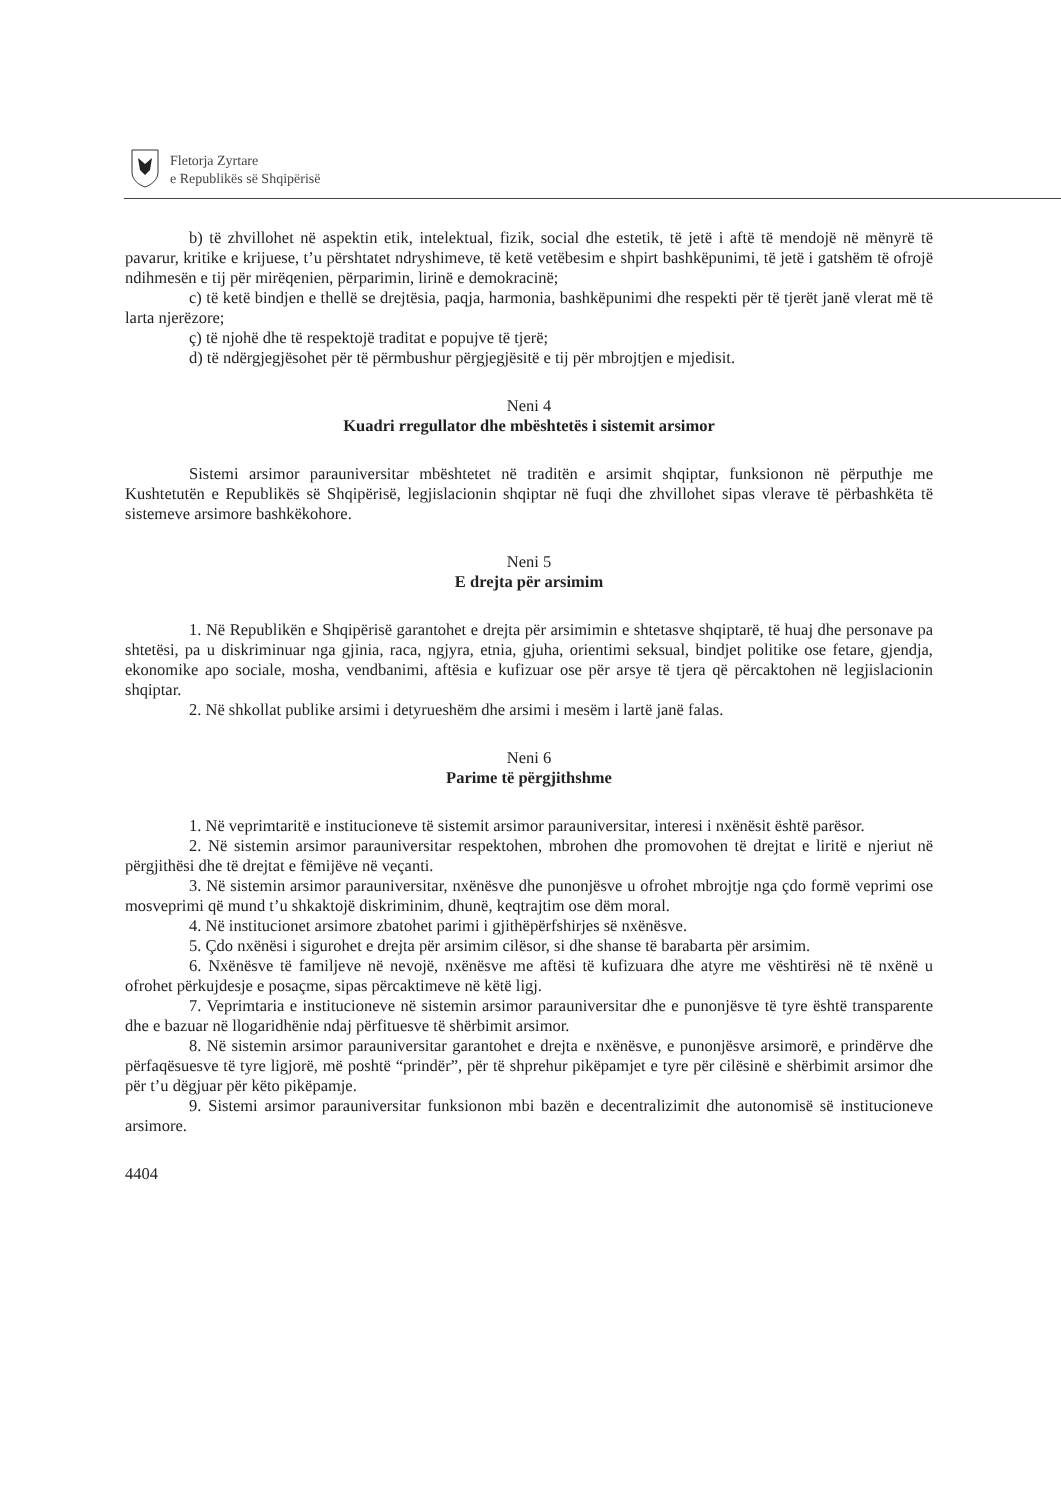Fletorja Zyrtare
e Republikës së Shqipërisë
b) të zhvillohet në aspektin etik, intelektual, fizik, social dhe estetik, të jetë i aftë të mendojë në mënyrë të pavarur, kritike e krijuese, t’u përshtatet ndryshimeve, të ketë vetëbesim e shpirt bashkëpunimi, të jetë i gatshëm të ofrojë ndihmesën e tij për mirëqenien, përparimin, lirinë e demokracinë;
c) të ketë bindjen e thellë se drejtësia, paqja, harmonia, bashkëpunimi dhe respekti për të tjerët janë vlerat më të larta njerëzore;
ç) të njohë dhe të respektojë traditat e popujve të tjerë;
d) të ndërgjegjësohet për të përmbushur përgjegjësitë e tij për mbrojtjen e mjedisit.
Neni 4
Kuadri rregullator dhe mbështetës i sistemit arsimor
Sistemi arsimor parauniversitar mbështetet në traditën e arsimit shqiptar, funksionon në përputhje me Kushtetutën e Republikës së Shqipërisë, legjislacionin shqiptar në fuqi dhe zhvillohet sipas vlerave të përbashkëta të sistemeve arsimore bashkëkohore.
Neni 5
E drejta për arsimim
1. Në Republikën e Shqipërisë garantohet e drejta për arsimimin e shtetasve shqiptarë, të huaj dhe personave pa shtetësi, pa u diskriminuar nga gjinia, raca, ngjyra, etnia, gjuha, orientimi seksual, bindjet politike ose fetare, gjendja, ekonomike apo sociale, mosha, vendbanimi, aftësia e kufizuar ose për arsye të tjera që përcaktohen në legjislacionin shqiptar.
2. Në shkollat publike arsimi i detyrueshëm dhe arsimi i mesëm i lartë janë falas.
Neni 6
Parime të përgjithshme
1. Në veprimtaritë e institucioneve të sistemit arsimor parauniversitar, interesi i nxënësit është parësor.
2. Në sistemin arsimor parauniversitar respektohen, mbrohen dhe promovohen të drejtat e liritë e njeriut në përgjithësi dhe të drejtat e fëmijëve në veçanti.
3. Në sistemin arsimor parauniversitar, nxënësve dhe punonjësve u ofrohet mbrojtje nga çdo formë veprimi ose mosveprimi që mund t’u shkaktojë diskriminim, dhunë, keqtrajtim ose dëm moral.
4. Në institucionet arsimore zbatohet parimi i gjithëpërfshirjes së nxënësve.
5. Çdo nxënësi i sigurohet e drejta për arsimim cilësor, si dhe shanse të barabarta për arsimim.
6. Nxënësve të familjeve në nevojë, nxënësve me aftësi të kufizuara dhe atyre me vështirësi në të nxënë u ofrohet përkujdesje e posaçme, sipas përcaktimeve në këtë ligj.
7. Veprimtaria e institucioneve në sistemin arsimor parauniversitar dhe e punonjësve të tyre është transparente dhe e bazuar në llogaridhënie ndaj përfituesve të shërbimit arsimor.
8. Në sistemin arsimor parauniversitar garantohet e drejta e nxënësve, e punonjësve arsimorë, e prindërve dhe përfaqësuesve të tyre ligjorë, më poshtë “prindër”, për të shprehur pikëpamjet e tyre për cilësinë e shërbimit arsimor dhe për t’u dëgjuar për këto pikëpamje.
9. Sistemi arsimor parauniversitar funksionon mbi bazën e decentralizimit dhe autonomisë së institucioneve arsimore.
4404